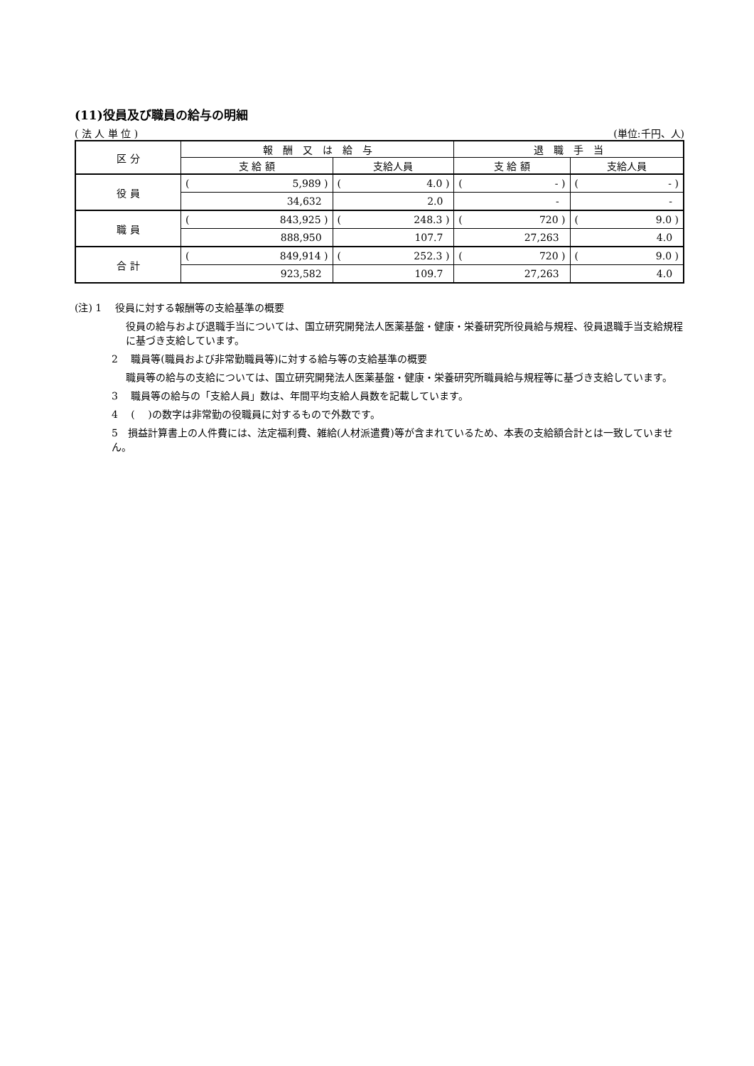(11)役員及び職員の給与の明細
( 法 人 単 位 ) (単位:千円、人)
| 区 分 | 報 酬 又 は 給 与 | | 退 職 手 当 | |
| --- | --- | --- | --- | --- |
| | 支 給 額 | 支給人員 | 支 給 額 | 支給人員 |
| 役 員 | ( 5,989 ) | ( 4.0 ) | ( - ) | ( - ) |
| | 34,632 | 2.0 | - | - |
| 職 員 | ( 843,925 ) | ( 248.3 ) | ( 720 ) | ( 9.0 ) |
| | 888,950 | 107.7 | 27,263 | 4.0 |
| 合 計 | ( 849,914 ) | ( 252.3 ) | ( 720 ) | ( 9.0 ) |
| | 923,582 | 109.7 | 27,263 | 4.0 |
(注) 1　 役員に対する報酬等の支給基準の概要
役員の給与および退職手当については、国立研究開発法人医薬基盤・健康・栄養研究所役員給与規程、役員退職手当支給規程に基づき支給しています。
2　 職員等(職員および非常勤職員等)に対する給与等の支給基準の概要
職員等の給与の支給については、国立研究開発法人医薬基盤・健康・栄養研究所職員給与規程等に基づき支給しています。
3　 職員等の給与の「支給人員」数は、年間平均支給人員数を記載しています。
4　 ( 　)の数字は非常勤の役職員に対するもので外数です。
5　損益計算書上の人件費には、法定福利費、雑給(人材派遣費)等が含まれているため、本表の支給額合計とは一致していません。